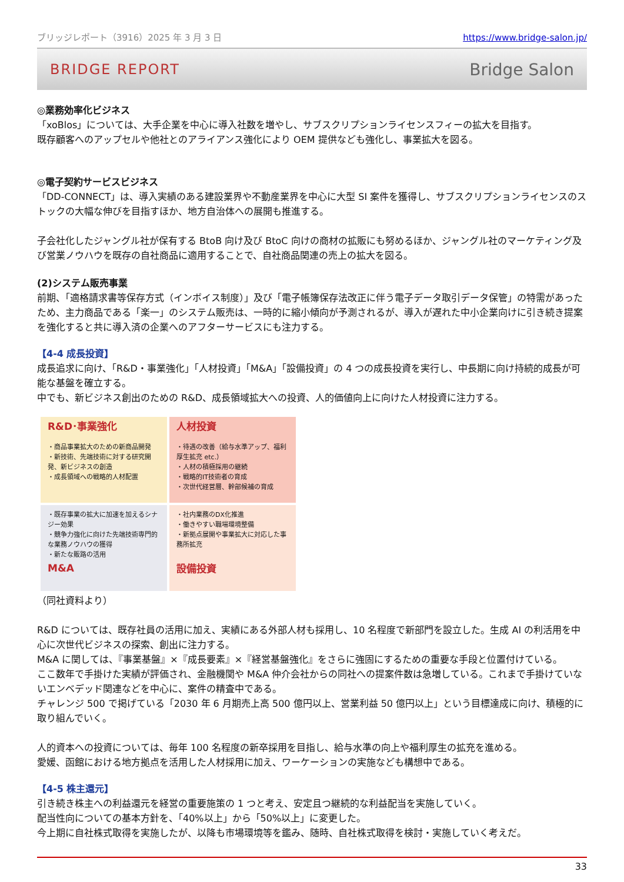ブリッジレポート（3916）2025 年 3 月 3 日 https://www.bridge-salon.jp/
BRIDGE REPORT Bridge Salon
◎業務効率化ビジネス
「xoBlos」については、大手企業を中心に導入社数を増やし、サブスクリプションライセンスフィーの拡大を目指す。
既存顧客へのアップセルや他社とのアライアンス強化により OEM 提供なども強化し、事業拡大を図る。
◎電子契約サービスビジネス
「DD-CONNECT」は、導入実績のある建設業界や不動産業界を中心に大型 SI 案件を獲得し、サブスクリプションライセンスのストックの大幅な伸びを目指すほか、地方自治体への展開も推進する。
子会社化したジャングル社が保有する BtoB 向け及び BtoC 向けの商材の拡販にも努めるほか、ジャングル社のマーケティング及び営業ノウハウを既存の自社商品に適用することで、自社商品関連の売上の拡大を図る。
(2)システム販売事業
前期、「適格請求書等保存方式（インボイス制度）」及び「電子帳簿保存法改正に伴う電子データ取引データ保管」の特需があったため、主力商品である「楽一」のシステム販売は、一時的に縮小傾向が予測されるが、導入が遅れた中小企業向けに引き続き提案を強化すると共に導入済の企業へのアフターサービスにも注力する。
【4-4 成長投資】
成長追求に向け、「R&D・事業強化」「人材投資」「M&A」「設備投資」の 4 つの成長投資を実行し、中長期に向け持続的成長が可能な基盤を確立する。
中でも、新ビジネス創出のための R&D、成長領域拡大への投資、人的価値向上に向けた人材投資に注力する。
R&D･事業強化
・商品事業拡大のための新商品開発
・新技術、先端技術に対する研究開発、新ビジネスの創造
・成長領域への戦略的人材配置
人材投資
・待遇の改善（給与水準アップ、福利厚生拡充 etc.）
・人材の積極採用の継続
・戦略的IT技術者の育成
・次世代経営層、幹部候補の育成
・既存事業の拡大に加速を加えるシナジー効果
・競争力強化に向けた先端技術専門的な業務ノウハウの獲得
・新たな販路の活用
M&A
・社内業務のDX化推進
・働きやすい職場環境整備
・新拠点展開や事業拡大に対応した事務所拡充
設備投資
（同社資料より）
R&D については、既存社員の活用に加え、実績にある外部人材も採用し、10 名程度で新部門を設立した。生成 AI の利活用を中心に次世代ビジネスの探索、創出に注力する。
M&A に関しては、『事業基盤』×『成長要素』×『経営基盤強化』をさらに強固にするための重要な手段と位置付けている。
ここ数年で手掛けた実績が評価され、金融機関や M&A 仲介会社からの同社への提案件数は急増している。これまで手掛けていないエンベデッド関連などを中心に、案件の精査中である。
チャレンジ 500 で掲げている「2030 年 6 月期売上高 500 億円以上、営業利益 50 億円以上」という目標達成に向け、積極的に取り組んでいく。
人的資本への投資については、毎年 100 名程度の新卒採用を目指し、給与水準の向上や福利厚生の拡充を進める。
愛媛、函館における地方拠点を活用した人材採用に加え、ワーケーションの実施なども構想中である。
【4-5 株主還元】
引き続き株主への利益還元を経営の重要施策の 1 つと考え、安定且つ継続的な利益配当を実施していく。
配当性向についての基本方針を、「40%以上」から「50%以上」に変更した。
今上期に自社株式取得を実施したが、以降も市場環境等を鑑み、随時、自社株式取得を検討・実施していく考えだ。
33